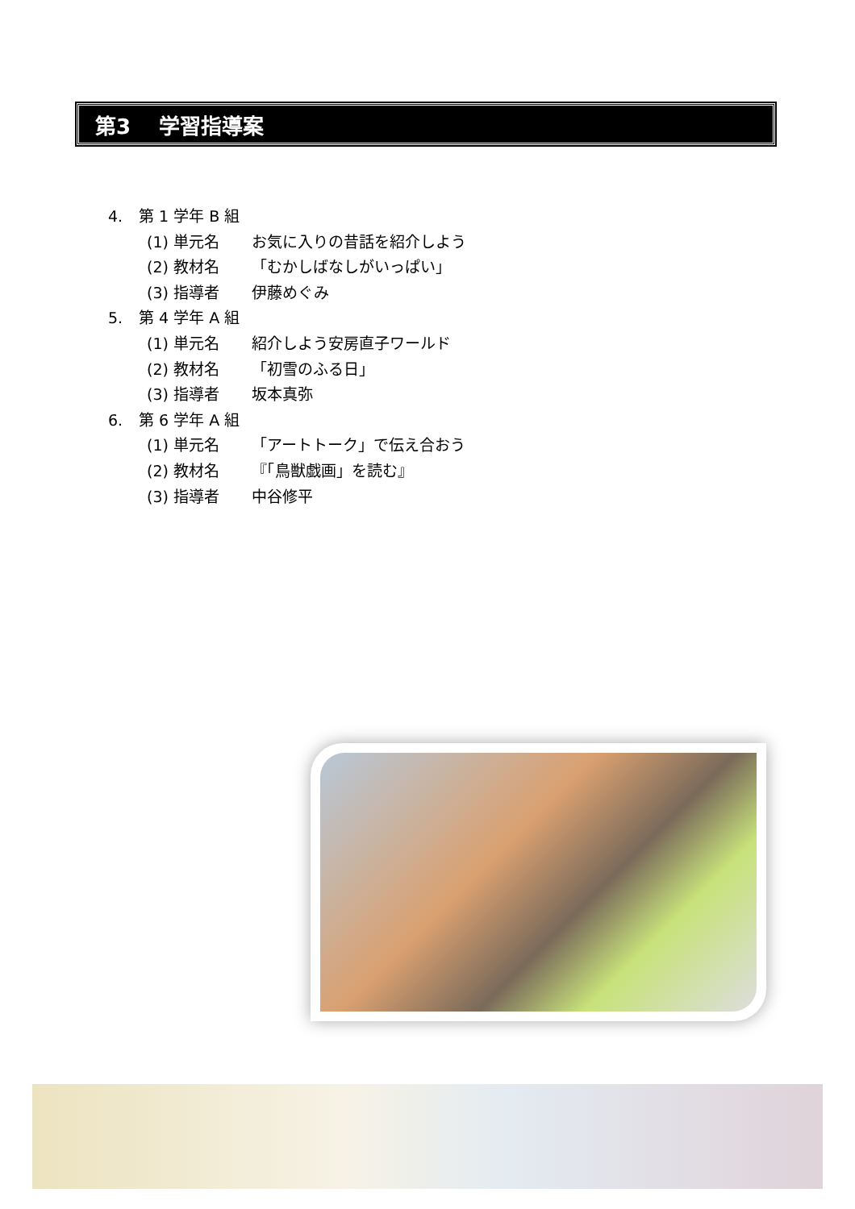第3　 学習指導案
4. 第 1 学年 B 組
(1) 単元名 お気に入りの昔話を紹介しよう
(2) 教材名 「むかしばなしがいっぱい」
(3) 指導者 伊藤めぐみ
5. 第 4 学年 A 組
(1) 単元名 紹介しよう安房直子ワールド
(2) 教材名 「初雪のふる日」
(3) 指導者 坂本真弥
6. 第 6 学年 A 組
(1) 単元名 「アートトーク」で伝え合おう
(2) 教材名 『「鳥獣戯画」を読む』
(3) 指導者 中谷修平